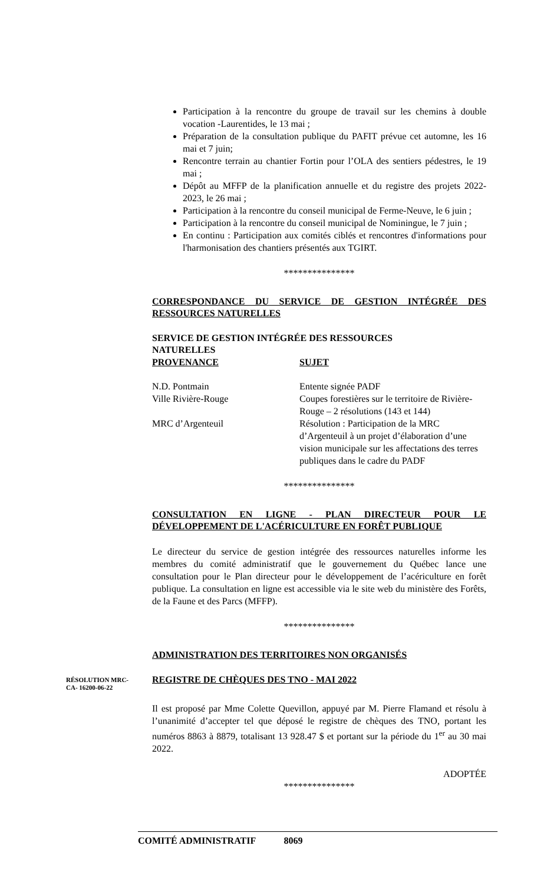Participation à la rencontre du groupe de travail sur les chemins à double vocation -Laurentides, le 13 mai ;
Préparation de la consultation publique du PAFIT prévue cet automne, les 16 mai et 7 juin;
Rencontre terrain au chantier Fortin pour l’OLA des sentiers pédestres, le 19 mai ;
Dépôt au MFFP de la planification annuelle et du registre des projets 2022-2023, le 26 mai ;
Participation à la rencontre du conseil municipal de Ferme-Neuve, le 6 juin ;
Participation à la rencontre du conseil municipal de Nominingue, le 7 juin ;
En continu : Participation aux comités ciblés et rencontres d'informations pour l'harmonisation des chantiers présentés aux TGIRT.
***************
CORRESPONDANCE DU SERVICE DE GESTION INTÉGRÉE DES RESSOURCES NATURELLES
SERVICE DE GESTION INTÉGRÉE DES RESSOURCES
NATURELLES
| PROVENANCE | SUJET |
| --- | --- |
| N.D. Pontmain | Entente signée PADF |
| Ville Rivière-Rouge | Coupes forestières sur le territoire de Rivière-Rouge – 2 résolutions (143 et 144) |
| MRC d’Argenteuil | Résolution : Participation de la MRC d’Argenteuil à un projet d’élaboration d’une vision municipale sur les affectations des terres publiques dans le cadre du PADF |
***************
CONSULTATION EN LIGNE - PLAN DIRECTEUR POUR LE DÉVELOPPEMENT DE L'ACÉRICULTURE EN FORÊT PUBLIQUE
Le directeur du service de gestion intégrée des ressources naturelles informe les membres du comité administratif que le gouvernement du Québec lance une consultation pour le Plan directeur pour le développement de l’acériculture en forêt publique. La consultation en ligne est accessible via le site web du ministère des Forêts, de la Faune et des Parcs (MFFP).
***************
ADMINISTRATION DES TERRITOIRES NON ORGANISÉS
RÉSOLUTION MRC-
CA- 16200-06-22
REGISTRE DE CHÈQUES DES TNO - MAI 2022
Il est proposé par Mme Colette Quevillon, appuyé par M. Pierre Flamand et résolu à l’unanimité d’accepter tel que déposé le registre de chèques des TNO, portant les numéros 8863 à 8879, totalisant 13 928.47 $ et portant sur la période du 1<sup>er</sup> au 30 mai 2022.
ADOPTÉE
***************
COMITÉ ADMINISTRATIF 8069